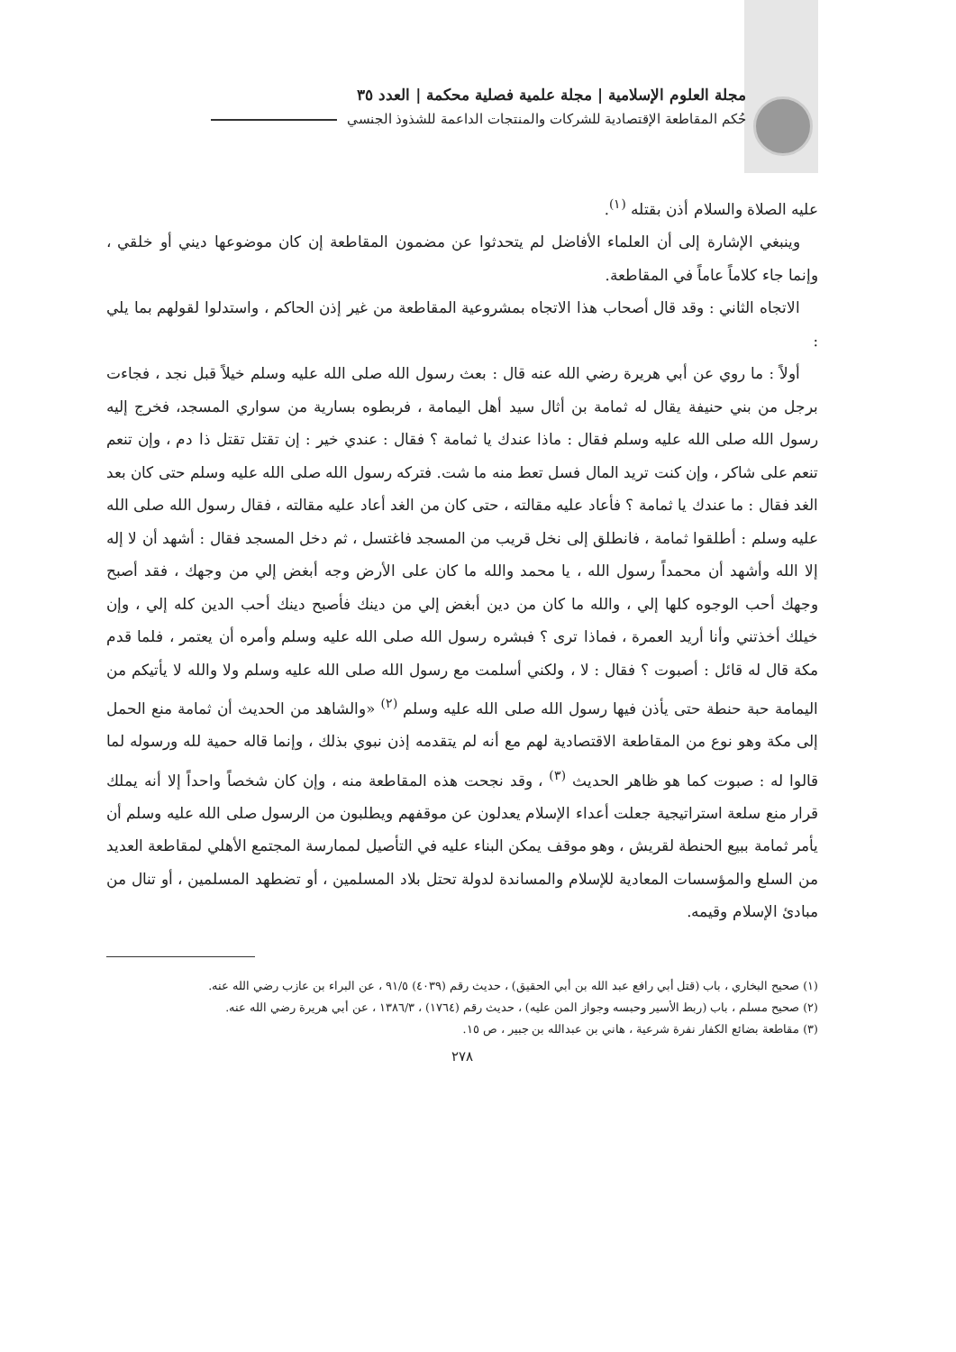مجلة العلوم الإسلامية | مجلة علمية فصلية محكمة | العدد ٣٥
حُكم المقاطعة الإقتصادية للشركات والمنتجات الداعمة للشذوذ الجنسي
عليه الصلاة والسلام أذن بقتله <sup>(١)</sup>.
وينبغي الإشارة إلى أن العلماء الأفاضل لم يتحدثوا عن مضمون المقاطعة إن كان موضوعها ديني أو خلقي ، وإنما جاء كلاماً عاماً في المقاطعة.
الاتجاه الثاني : وقد قال أصحاب هذا الاتجاه بمشروعية المقاطعة من غير إذن الحاكم ، واستدلوا لقولهم بما يلي :
أولاً : ما روي عن أبي هريرة رضي الله عنه قال : بعث رسول الله صلى الله عليه وسلم خيلاً قبل نجد ، فجاءت برجل من بني حنيفة يقال له ثمامة بن أثال سيد أهل اليمامة ، فربطوه بسارية من سواري المسجد، فخرج إليه رسول الله صلى الله عليه وسلم فقال : ماذا عندك يا ثمامة ؟ فقال : عندي خير : إن تقتل تقتل ذا دم ، وإن تنعم تنعم على شاكر ، وإن كنت تريد المال فسل تعط منه ما شت. فتركه رسول الله صلى الله عليه وسلم حتى كان بعد الغد فقال : ما عندك يا ثمامة ؟ فأعاد عليه مقالته ، حتى كان من الغد أعاد عليه مقالته ، فقال رسول الله صلى الله عليه وسلم : أطلقوا ثمامة ، فانطلق إلى نخل قريب من المسجد فاغتسل ، ثم دخل المسجد فقال : أشهد أن لا إله إلا الله وأشهد أن محمداً رسول الله ، يا محمد والله ما كان على الأرض وجه أبغض إلي من وجهك ، فقد أصبح وجهك أحب الوجوه كلها إلي ، والله ما كان من دين أبغض إلي من دينك فأصبح دينك أحب الدين كله إلي ، وإن خيلك أخذتني وأنا أريد العمرة ، فماذا ترى ؟ فبشره رسول الله صلى الله عليه وسلم وأمره أن يعتمر ، فلما قدم مكة قال له قائل : أصبوت ؟ فقال : لا ، ولكني أسلمت مع رسول الله صلى الله عليه وسلم ولا والله لا يأتيكم من اليمامة حبة حنطة حتى يأذن فيها رسول الله صلى الله عليه وسلم <sup>(٢)</sup> «والشاهد من الحديث أن ثمامة منع الحمل إلى مكة وهو نوع من المقاطعة الاقتصادية لهم مع أنه لم يتقدمه إذن نبوي بذلك ، وإنما قاله حمية لله ورسوله لما قالوا له : صبوت كما هو ظاهر الحديث <sup>(٣)</sup> ، وقد نجحت هذه المقاطعة منه ، وإن كان شخصاً واحداً إلا أنه يملك قرار منع سلعة استراتيجية جعلت أعداء الإسلام يعدلون عن موقفهم ويطلبون من الرسول صلى الله عليه وسلم أن يأمر ثمامة ببيع الحنطة لقريش ، وهو موقف يمكن البناء عليه في التأصيل لممارسة المجتمع الأهلي لمقاطعة العديد من السلع والمؤسسات المعادية للإسلام والمساندة لدولة تحتل بلاد المسلمين ، أو تضطهد المسلمين ، أو تنال من مبادئ الإسلام وقيمه.
(١) صحيح البخاري ، باب (قتل أبي رافع عبد الله بن أبي الحقيق) ، حديث رقم (٤٠٣٩) ٩١/٥ ، عن البراء بن عازب رضي الله عنه.
(٢) صحيح مسلم ، باب (ربط الأسير وحبسه وجواز المن عليه) ، حديث رقم (١٧٦٤) ، ١٣٨٦/٣ ، عن أبي هريرة رضي الله عنه.
(٣) مقاطعة بضائع الكفار نفرة شرعية ، هاني بن عبدالله بن جبير ، ص ١٥.
٢٧٨